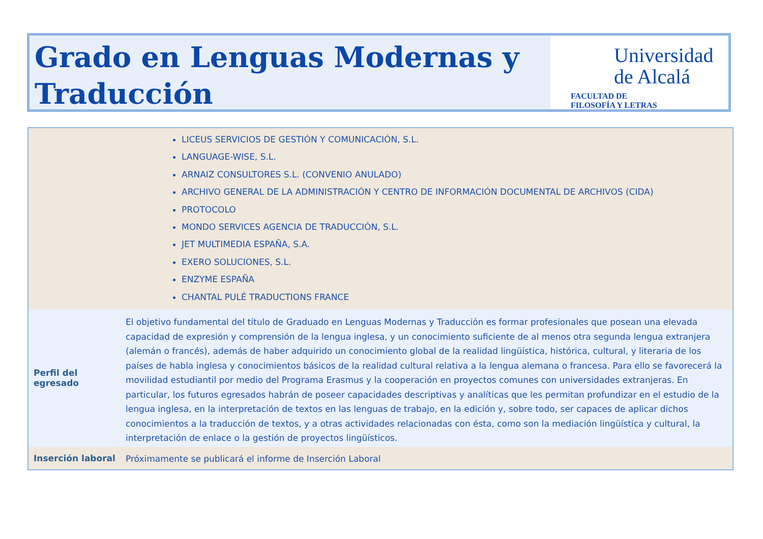Grado en Lenguas Modernas y Traducción
Universidad
de Alcalá
FACULTAD DE
FILOSOFÍA Y LETRAS
| LICEUS SERVICIOS DE GESTIÓN Y COMUNICACIÓN, S.L. LANGUAGE-WISE, S.L. ARNAIZ CONSULTORES S.L. (CONVENIO ANULADO) ARCHIVO GENERAL DE LA ADMINISTRACIÓN Y CENTRO DE INFORMACIÓN DOCUMENTAL DE ARCHIVOS (CIDA) PROTOCOLO MONDO SERVICES AGENCIA DE TRADUCCIÓN, S.L. JET MULTIMEDIA ESPAÑA, S.A. EXERO SOLUCIONES, S.L. ENZYME ESPAÑA CHANTAL PULÉ TRADUCTIONS FRANCE | |
| Perfil del egresado | El objetivo fundamental del título de Graduado en Lenguas Modernas y Traducción es formar profesionales que posean una elevada capacidad de expresión y comprensión de la lengua inglesa, y un conocimiento suficiente de al menos otra segunda lengua extranjera (alemán o francés), además de haber adquirido un conocimiento global de la realidad lingüística, histórica, cultural, y literaria de los países de habla inglesa y conocimientos básicos de la realidad cultural relativa a la lengua alemana o francesa. Para ello se favorecerá la movilidad estudiantil por medio del Programa Erasmus y la cooperación en proyectos comunes con universidades extranjeras. En particular, los futuros egresados habrán de poseer capacidades descriptivas y analíticas que les permitan profundizar en el estudio de la lengua inglesa, en la interpretación de textos en las lenguas de trabajo, en la edición y, sobre todo, ser capaces de aplicar dichos conocimientos a la traducción de textos, y a otras actividades relacionadas con ésta, como son la mediación lingüística y cultural, la interpretación de enlace o la gestión de proyectos lingüísticos. |
| Inserción laboral | Próximamente se publicará el informe de Inserción Laboral |